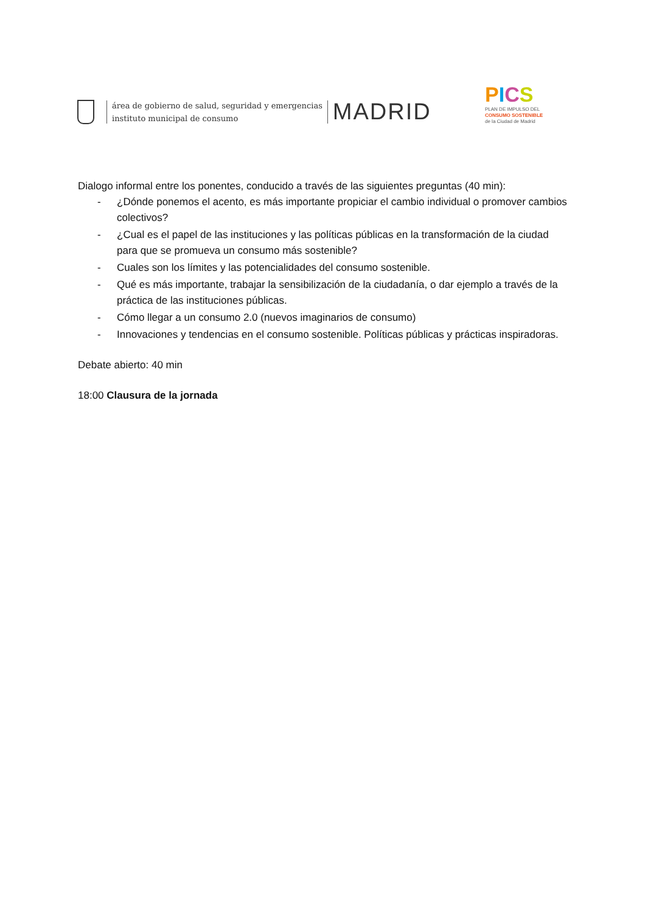área de gobierno de salud, seguridad y emergencias
instituto municipal de consumo
MADRID
PICS
PLAN DE IMPULSO DEL
CONSUMO SOSTENIBLE
de la Ciudad de Madrid
Dialogo informal entre los ponentes, conducido a través de las siguientes preguntas (40 min):
- ¿Dónde ponemos el acento, es más importante propiciar el cambio individual o promover cambios colectivos?
- ¿Cual es el papel de las instituciones y las políticas públicas en la transformación de la ciudad para que se promueva un consumo más sostenible?
- Cuales son los límites y las potencialidades del consumo sostenible.
- Qué es más importante, trabajar la sensibilización de la ciudadanía, o dar ejemplo a través de la práctica de las instituciones públicas.
- Cómo llegar a un consumo 2.0 (nuevos imaginarios de consumo)
- Innovaciones y tendencias en el consumo sostenible. Políticas públicas y prácticas inspiradoras.
Debate abierto: 40 min
18:00 Clausura de la jornada